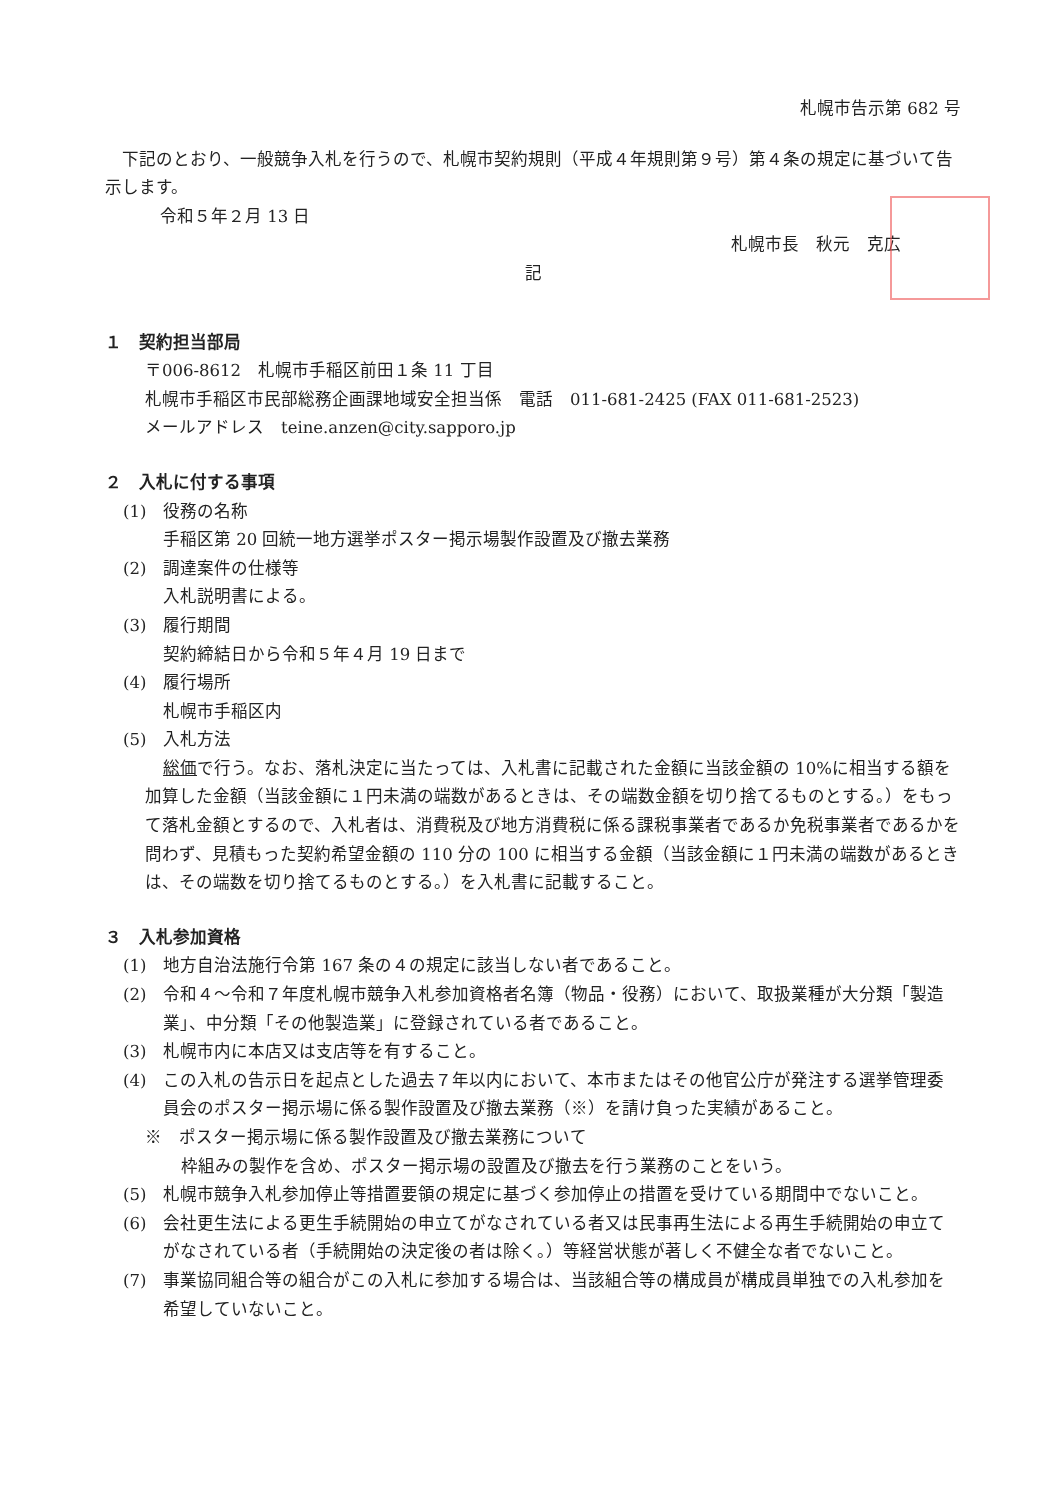札幌市告示第 682 号
下記のとおり、一般競争入札を行うので、札幌市契約規則（平成４年規則第９号）第４条の規定に基づいて告示します。
令和５年２月 13 日
札幌市長　秋元　克広
記
１　契約担当部局
〒006-8612　札幌市手稲区前田１条 11 丁目
札幌市手稲区市民部総務企画課地域安全担当係　電話　011-681-2425 (FAX 011-681-2523)
メールアドレス　teine.anzen@city.sapporo.jp
２　入札に付する事項
(1)　役務の名称
手稲区第 20 回統一地方選挙ポスター掲示場製作設置及び撤去業務
(2)　調達案件の仕様等
入札説明書による。
(3)　履行期間
契約締結日から令和５年４月 19 日まで
(4)　履行場所
札幌市手稲区内
(5)　入札方法
総価で行う。なお、落札決定に当たっては、入札書に記載された金額に当該金額の 10%に相当する額を加算した金額（当該金額に１円未満の端数があるときは、その端数金額を切り捨てるものとする。）をもって落札金額とするので、入札者は、消費税及び地方消費税に係る課税事業者であるか免税事業者であるかを問わず、見積もった契約希望金額の 110 分の 100 に相当する金額（当該金額に１円未満の端数があるときは、その端数を切り捨てるものとする。）を入札書に記載すること。
３　入札参加資格
(1)　地方自治法施行令第 167 条の４の規定に該当しない者であること。
(2)　令和４～令和７年度札幌市競争入札参加資格者名簿（物品・役務）において、取扱業種が大分類「製造業」、中分類「その他製造業」に登録されている者であること。
(3)　札幌市内に本店又は支店等を有すること。
(4)　この入札の告示日を起点とした過去７年以内において、本市またはその他官公庁が発注する選挙管理委員会のポスター掲示場に係る製作設置及び撤去業務（※）を請け負った実績があること。
※　ポスター掲示場に係る製作設置及び撤去業務について
枠組みの製作を含め、ポスター掲示場の設置及び撤去を行う業務のことをいう。
(5)　札幌市競争入札参加停止等措置要領の規定に基づく参加停止の措置を受けている期間中でないこと。
(6)　会社更生法による更生手続開始の申立てがなされている者又は民事再生法による再生手続開始の申立てがなされている者（手続開始の決定後の者は除く。）等経営状態が著しく不健全な者でないこと。
(7)　事業協同組合等の組合がこの入札に参加する場合は、当該組合等の構成員が構成員単独での入札参加を希望していないこと。